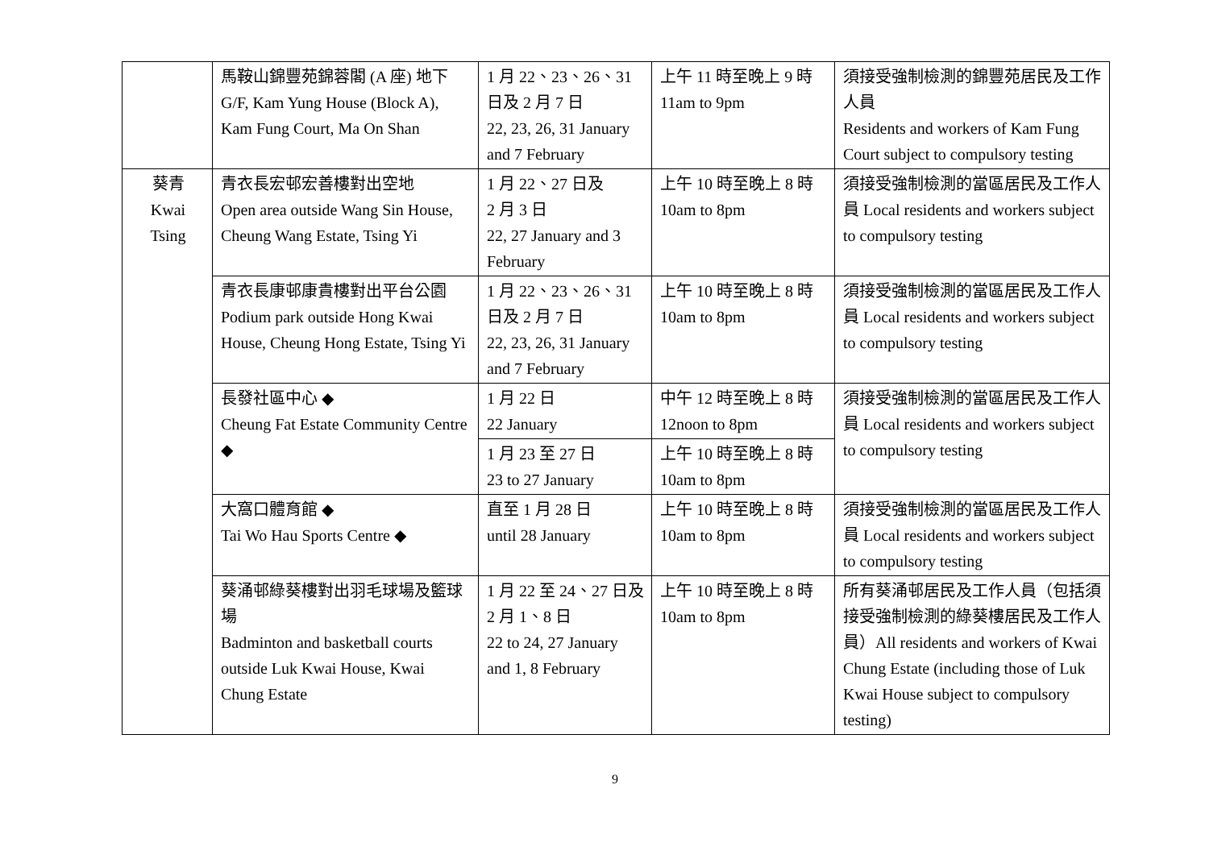| | 馬鞍山錦豐苑錦蓉閣 (A 座) 地下 G/F, Kam Yung House (Block A), Kam Fung Court, Ma On Shan | 1 月 22、23、26、31 日及 2 月 7 日 22, 23, 26, 31 January and 7 February | 上午 11 時至晚上 9 時 11am to 9pm | 須接受強制檢測的錦豐苑居民及工作人員 Residents and workers of Kam Fung Court subject to compulsory testing |
| 葵青 Kwai Tsing | 青衣長宏邨宏善樓對出空地 Open area outside Wang Sin House, Cheung Wang Estate, Tsing Yi | 1 月 22、27 日及 2 月 3 日 22, 27 January and 3 February | 上午 10 時至晚上 8 時 10am to 8pm | 須接受強制檢測的當區居民及工作人員 Local residents and workers subject to compulsory testing |
| | 青衣長康邨康貴樓對出平台公園 Podium park outside Hong Kwai House, Cheung Hong Estate, Tsing Yi | 1 月 22、23、26、31 日及 2 月 7 日 22, 23, 26, 31 January and 7 February | 上午 10 時至晚上 8 時 10am to 8pm | 須接受強制檢測的當區居民及工作人員 Local residents and workers subject to compulsory testing |
| | 長發社區中心 ◆ Cheung Fat Estate Community Centre ◆ | 1 月 22 日 22 January | 中午 12 時至晚上 8 時 12noon to 8pm | 須接受強制檢測的當區居民及工作人員 Local residents and workers subject to compulsory testing |
| | | 1 月 23 至 27 日 23 to 27 January | 上午 10 時至晚上 8 時 10am to 8pm | |
| | 大窩口體育館 ◆ Tai Wo Hau Sports Centre ◆ | 直至 1 月 28 日 until 28 January | 上午 10 時至晚上 8 時 10am to 8pm | 須接受強制檢測的當區居民及工作人員 Local residents and workers subject to compulsory testing |
| | 葵涌邨綠葵樓對出羽毛球場及籃球場 Badminton and basketball courts outside Luk Kwai House, Kwai Chung Estate | 1 月 22 至 24、27 日及 2 月 1、8 日 22 to 24, 27 January and 1, 8 February | 上午 10 時至晚上 8 時 10am to 8pm | 所有葵涌邨居民及工作人員（包括須接受強制檢測的綠葵樓居民及工作人員）All residents and workers of Kwai Chung Estate (including those of Luk Kwai House subject to compulsory testing) |
9